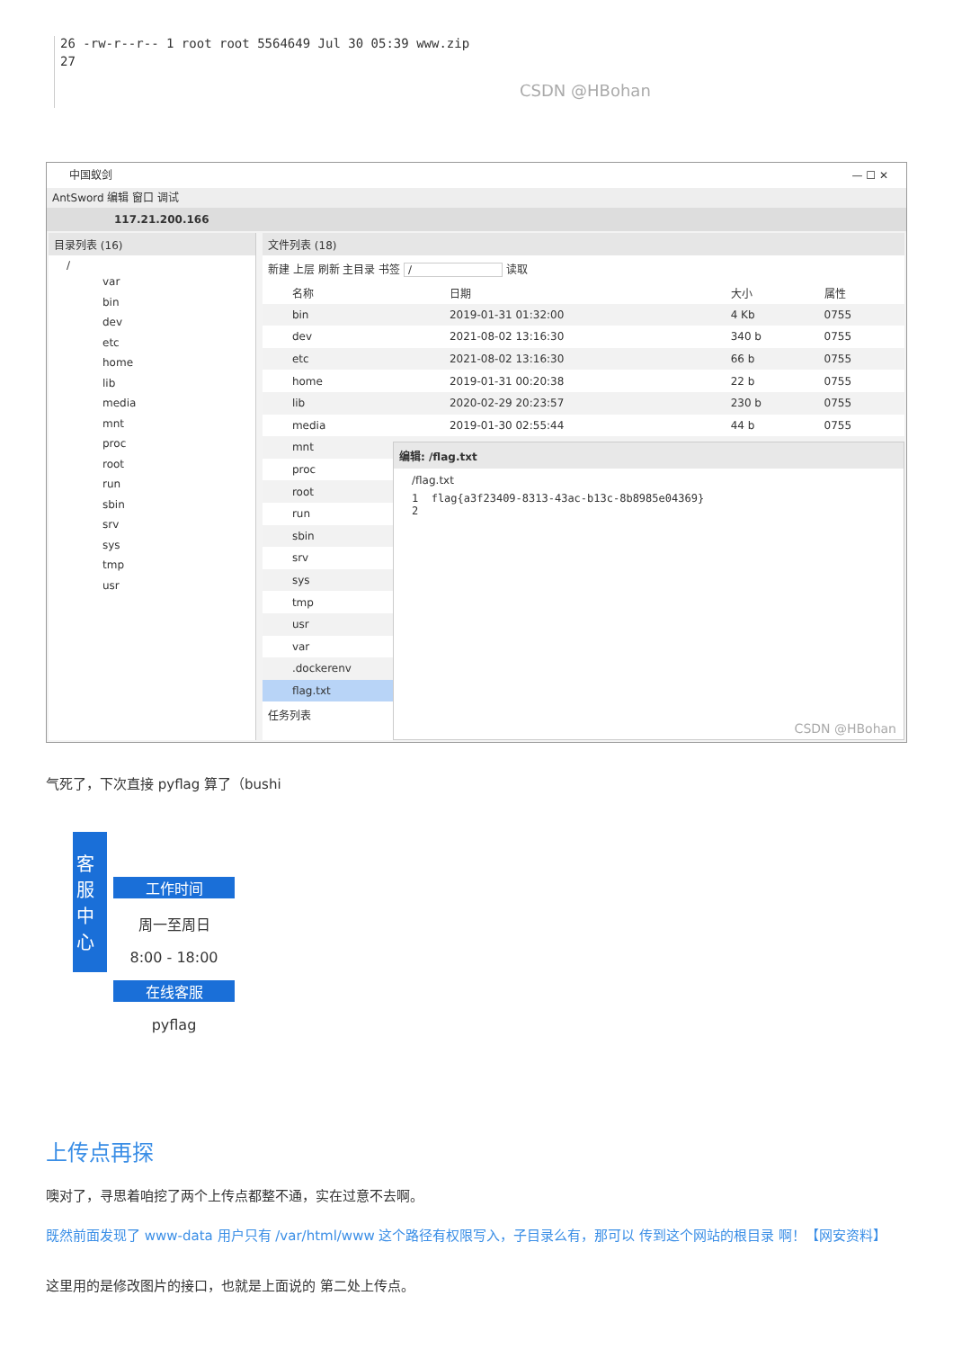26 -rw-r--r-- 1 root root 5564649 Jul 30 05:39 www.zip
27
CSDN @HBohan
中国蚁剑 — ☐ ✕
AntSword 编辑 窗口 调试
117.21.200.166
目录列表 (16)
/
var
bin
dev
etc
home
lib
media
mnt
proc
root
run
sbin
srv
sys
tmp
usr
文件列表 (18)
新建 上层 刷新 主目录 书签 / 读取
| | 名称 | 日期 | 大小 | 属性 |
| --- | --- | --- | --- | --- |
| | bin | 2019-01-31 01:32:00 | 4 Kb | 0755 |
| | dev | 2021-08-02 13:16:30 | 340 b | 0755 |
| | etc | 2021-08-02 13:16:30 | 66 b | 0755 |
| | home | 2019-01-31 00:20:38 | 22 b | 0755 |
| | lib | 2020-02-29 20:23:57 | 230 b | 0755 |
| | media | 2019-01-30 02:55:44 | 44 b | 0755 |
| | mnt | | | |
| | proc | | | |
| | root | | | |
| | run | | | |
| | sbin | | | |
| | srv | | | |
| | sys | | | |
| | tmp | | | |
| | usr | | | |
| | var | | | |
| | .dockerenv | | | |
| | flag.txt | | | |
任务列表
编辑: /flag.txt
/flag.txt
1 flag{a3f23409-8313-43ac-b13c-8b8985e04369}
2
CSDN @HBohan
气死了，下次直接 pyflag 算了（bushi
客服中心
工作时间
周一至周日
8:00 - 18:00
在线客服
pyflag
上传点再探
噢对了，寻思着咱挖了两个上传点都整不通，实在过意不去啊。
既然前面发现了 www-data 用户只有 /var/html/www 这个路径有权限写入，子目录么有，那可以 传到这个网站的根目录 啊！【网安资料】
这里用的是修改图片的接口，也就是上面说的 第二处上传点。